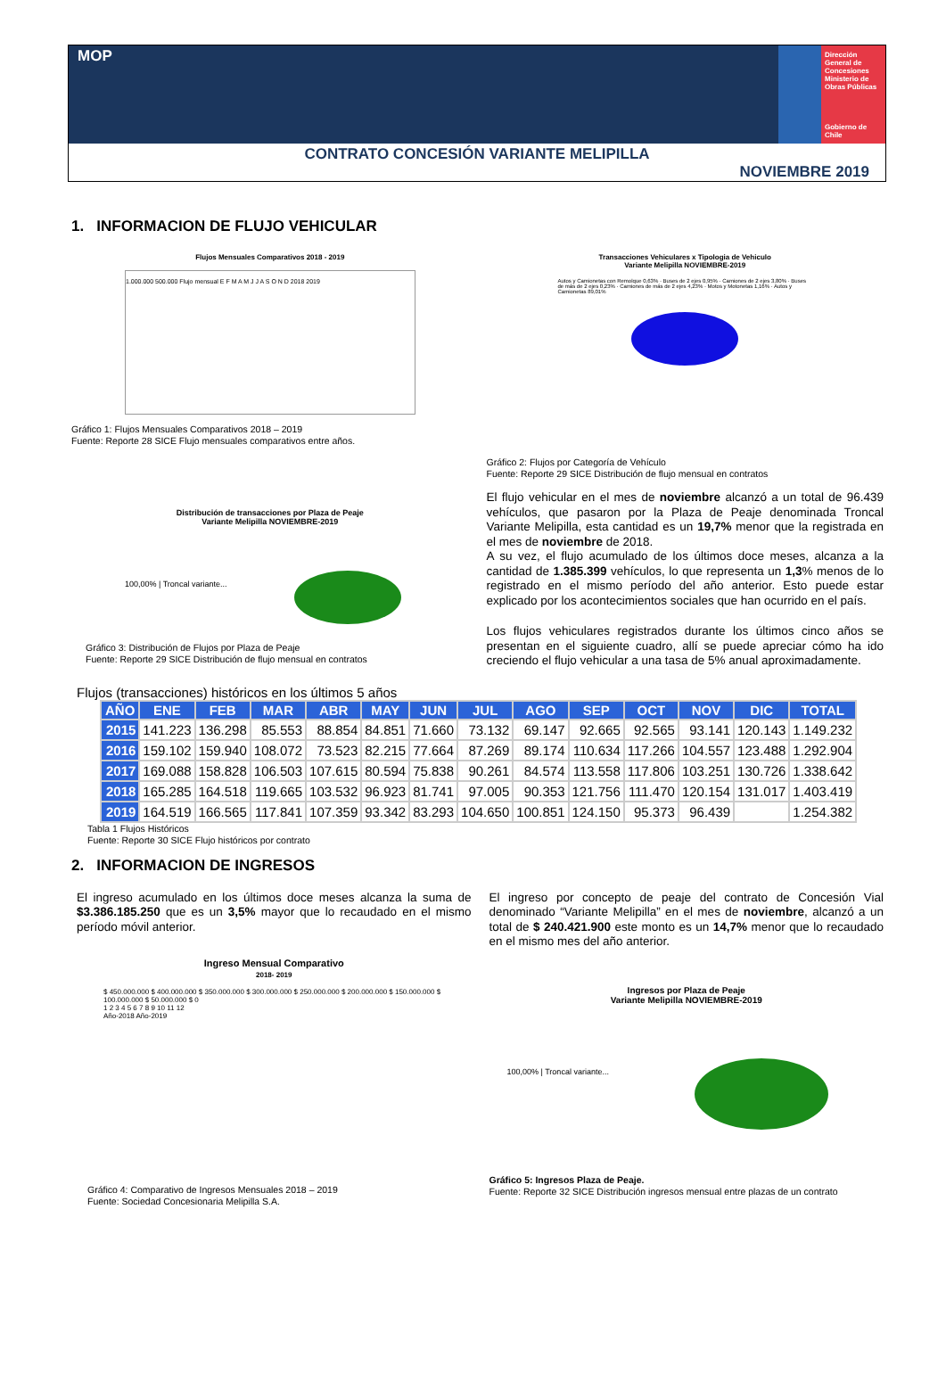MOP
Dirección General de Concesiones
Ministerio de Obras Públicas
Gobierno de Chile
CONTRATO CONCESIÓN VARIANTE MELIPILLA
NOVIEMBRE 2019
1. INFORMACION DE FLUJO VEHICULAR
Flujos Mensuales Comparativos 2018 - 2019
1.000.000 500.000 Flujo mensual E F M A M J J A S O N D 2018 2019
Gráfico 1: Flujos Mensuales Comparativos 2018 – 2019
Fuente: Reporte 28 SICE Flujo mensuales comparativos entre años.
Transacciones Vehiculares x Tipologia de Vehiculo
Variante Melipilla NOVIEMBRE-2019
Autos y Camionetas con Remolque 0,63% · Buses de 2 ejes 0,95% · Camiones de 2 ejes 3,80% · Buses de más de 2 ejes 0,23% · Camiones de más de 2 ejes 4,23% · Motos y Motonetas 1,16% · Autos y Camionetas 89,01%
Gráfico 2: Flujos por Categoría de Vehículo
Fuente: Reporte 29 SICE Distribución de flujo mensual en contratos
Distribución de transacciones por Plaza de Peaje
Variante Melipilla NOVIEMBRE-2019
100,00% | Troncal variante...
Gráfico 3: Distribución de Flujos por Plaza de Peaje
Fuente: Reporte 29 SICE Distribución de flujo mensual en contratos
El flujo vehicular en el mes de noviembre alcanzó a un total de 96.439 vehículos, que pasaron por la Plaza de Peaje denominada Troncal Variante Melipilla, esta cantidad es un 19,7% menor que la registrada en el mes de noviembre de 2018.
A su vez, el flujo acumulado de los últimos doce meses, alcanza a la cantidad de 1.385.399 vehículos, lo que representa un 1,3% menos de lo registrado en el mismo período del año anterior. Esto puede estar explicado por los acontecimientos sociales que han ocurrido en el país.
Los flujos vehiculares registrados durante los últimos cinco años se presentan en el siguiente cuadro, allí se puede apreciar cómo ha ido creciendo el flujo vehicular a una tasa de 5% anual aproximadamente.
Flujos (transacciones) históricos en los últimos 5 años
| AÑO | ENE | FEB | MAR | ABR | MAY | JUN | JUL | AGO | SEP | OCT | NOV | DIC | TOTAL |
| --- | --- | --- | --- | --- | --- | --- | --- | --- | --- | --- | --- | --- | --- |
| 2015 | 141.223 | 136.298 | 85.553 | 88.854 | 84.851 | 71.660 | 73.132 | 69.147 | 92.665 | 92.565 | 93.141 | 120.143 | 1.149.232 |
| 2016 | 159.102 | 159.940 | 108.072 | 73.523 | 82.215 | 77.664 | 87.269 | 89.174 | 110.634 | 117.266 | 104.557 | 123.488 | 1.292.904 |
| 2017 | 169.088 | 158.828 | 106.503 | 107.615 | 80.594 | 75.838 | 90.261 | 84.574 | 113.558 | 117.806 | 103.251 | 130.726 | 1.338.642 |
| 2018 | 165.285 | 164.518 | 119.665 | 103.532 | 96.923 | 81.741 | 97.005 | 90.353 | 121.756 | 111.470 | 120.154 | 131.017 | 1.403.419 |
| 2019 | 164.519 | 166.565 | 117.841 | 107.359 | 93.342 | 83.293 | 104.650 | 100.851 | 124.150 | 95.373 | 96.439 | | 1.254.382 |
Tabla 1 Flujos Históricos
Fuente: Reporte 30 SICE Flujo históricos por contrato
2. INFORMACION DE INGRESOS
El ingreso acumulado en los últimos doce meses alcanza la suma de $3.386.185.250 que es un 3,5% mayor que lo recaudado en el mismo período móvil anterior.
Ingreso Mensual Comparativo
2018- 2019
$ 450.000.000 $ 400.000.000 $ 350.000.000 $ 300.000.000 $ 250.000.000 $ 200.000.000 $ 150.000.000 $ 100.000.000 $ 50.000.000 $ 0
1 2 3 4 5 6 7 8 9 10 11 12
Año-2018 Año-2019
Gráfico 4: Comparativo de Ingresos Mensuales 2018 – 2019
Fuente: Sociedad Concesionaria Melipilla S.A.
El ingreso por concepto de peaje del contrato de Concesión Vial denominado “Variante Melipilla” en el mes de noviembre, alcanzó a un total de $ 240.421.900 este monto es un 14,7% menor que lo recaudado en el mismo mes del año anterior.
Ingresos por Plaza de Peaje
Variante Melipilla NOVIEMBRE-2019
100,00% | Troncal variante...
Gráfico 5: Ingresos Plaza de Peaje.
Fuente: Reporte 32 SICE Distribución ingresos mensual entre plazas de un contrato